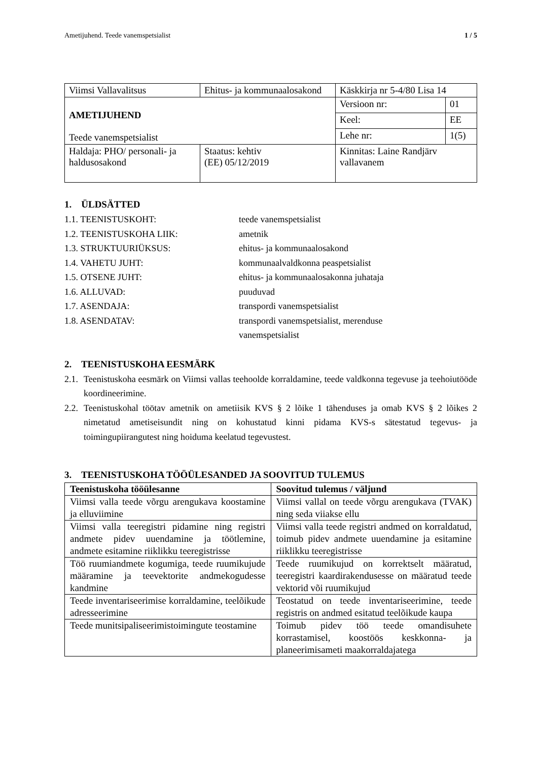Ametijuhend. Teede vanemspetsialist 1 / 5
| Viimsi Vallavalitsus | Ehitus- ja kommunaalosakond | Käskkirja nr 5-4/80 Lisa 14 | |
| AMETIJUHEND Teede vanemspetsialist | | Versioon nr: | 01 |
| | | Keel: | EE |
| | | Lehe nr: | 1(5) |
| Haldaja: PHO/ personali- ja haldusosakond | Staatus: kehtiv (EE) 05/12/2019 | Kinnitas: Laine Randjärv vallavanem | |
1. ÜLDSÄTTED
1.1. TEENISTUSKOHT: teede vanemspetsialist
1.2. TEENISTUSKOHA LIIK: ametnik
1.3. STRUKTUURIÜKSUS: ehitus- ja kommunaalosakond
1.4. VAHETU JUHT: kommunaalvaldkonna peaspetsialist
1.5. OTSENE JUHT: ehitus- ja kommunaalosakonna juhataja
1.6. ALLUVAD: puuduvad
1.7. ASENDAJA: transpordi vanemspetsialist
1.8. ASENDATAV: transpordi vanemspetsialist, merenduse
vanemspetsialist
2. TEENISTUSKOHA EESMÄRK
2.1. Teenistuskoha eesmärk on Viimsi vallas teehoolde korraldamine, teede valdkonna tegevuse ja teehoiutööde koordineerimine.
2.2. Teenistuskohal töötav ametnik on ametiisik KVS § 2 lõike 1 tähenduses ja omab KVS § 2 lõikes 2 nimetatud ametiseisundit ning on kohustatud kinni pidama KVS-s sätestatud tegevus- ja toimingupiirangutest ning hoiduma keelatud tegevustest.
3. TEENISTUSKOHA TÖÖÜLESANDED JA SOOVITUD TULEMUS
| Teenistuskoha tööülesanne | Soovitud tulemus / väljund |
| --- | --- |
| Viimsi valla teede võrgu arengukava koostamine ja elluviimine | Viimsi vallal on teede võrgu arengukava (TVAK) ning seda viiakse ellu |
| Viimsi valla teeregistri pidamine ning registri andmete pidev uuendamine ja töötlemine, andmete esitamine riiklikku teeregistrisse | Viimsi valla teede registri andmed on korraldatud, toimub pidev andmete uuendamine ja esitamine riiklikku teeregistrisse |
| Töö ruumiandmete kogumiga, teede ruumikujude määramine ja teevektorite andmekogudesse kandmine | Teede ruumikujud on korrektselt määratud, teeregistri kaardirakendusesse on määratud teede vektorid või ruumikujud |
| Teede inventariseerimise korraldamine, teelõikude adresseerimine | Teostatud on teede inventariseerimine, teede registris on andmed esitatud teelõikude kaupa |
| Teede munitsipaliseerimistoimingute teostamine | Toimub pidev töö teede omandisuhete korrastamisel, koostöös keskkonna- ja planeerimisameti maakorraldajatega |